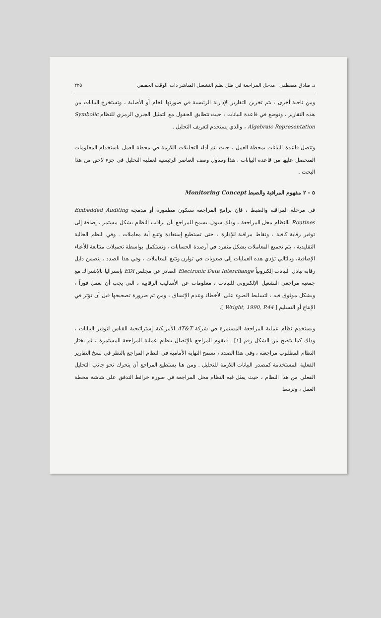د. صادق مصطفى مدخل المراجعة في ظل نظم التشغيل المباشر ذات الوقت الحقيقي ٢٢٥
ومن ناحية أخرى ، يتم تخزين التقارير الإدارية الرئيسية في صورتها الخام أو الأصلية ، وتستخرج البيانات من هذه التقارير ، وتوضع في قاعدة البيانات ، حيث تتطابق الحقول مع التمثيل الجبري الرمزي للنظام Symbolic Algebraic Representation ، والذي يستخدم لتعريف التحليل .
وتتصل قاعدة البيانات بمحطة العمل ، حيث يتم أداء التحليلات اللازمة في محطة العمل باستخدام المعلومات المتحصل عليها من قاعدة البيانات . هذا وتتناول وصف العناصر الرئيسية لعملية التحليل في جزء لاحق من هذا البحث .
٥ - ٢ مفهوم المراقبة والضبط Monitoring Concept
في مرحلة المراقبة والضبط ، فإن برامج المراجعة ستكون مطمورة أو مدمجة Embedded Auditing Routines بالنظام محل المراجعة ، وذلك سوف يسمح للمراجع بأن يراقب النظام بشكل مستمر ، إضافة إلى توفير رقابة كافية ، ونقاط مراقبة للإدارة ، حتى تستطيع إستعادة وتتبع أية معاملات . وفي النظم الحالية التقليدية ، يتم تجميع المعاملات بشكل منفرد في أرصدة الحسابات ، وتستكمل بواسطة تحميلات متتابعة للأعباء الإضافية، وبالتالي تؤدي هذه العمليات إلى صعوبات في توازن وتتبع المعاملات ، وفي هذا الصدد ، يتضمن دليل رقابة تبادل البيانات إلكترونياً Electronic Data Interchange الصادر عن مجلس EDI بإستراليا بالإشتراك مع جمعية مراجعي التشغيل الإلكتروني للبيانات ، معلومات عن الأساليب الرقابية ، التي يجب أن تعمل فوراً ، وبشكل موثوق فيه ، لتسليط الضوء على الأخطاء وعدم الإتساق ، ومن ثم ضرورة تصحيحها قبل أن تؤثر في الإنتاج أو التسليم [ Wright, 1990, P.44 ].
ويستخدم نظام عملية المراجعة المستمرة في شركة AT&T الأمريكية إستراتيجية القياس لتوفير البيانات ، وذلك كما يتضح من الشكل رقم [١] . فيقوم المراجع بالإتصال بنظام عملية المراجعة المستمرة ، ثم يختار النظام المطلوب مراجعته ، وفي هذا الصدد ، تسمح النهاية الأمامية في النظام المراجع بالنظر في نسخ التقارير الفعلية المستخدمة كمصدر البيانات اللازمة للتحليل . ومن هنا يستطيع المراجع أن يتحرك نحو جانب التحليل الفعلي من هذا النظام ، حيث يمثل فيه النظام محل المراجعة في صورة خرائط التدفق على شاشة محطة العمل ، وترتبط